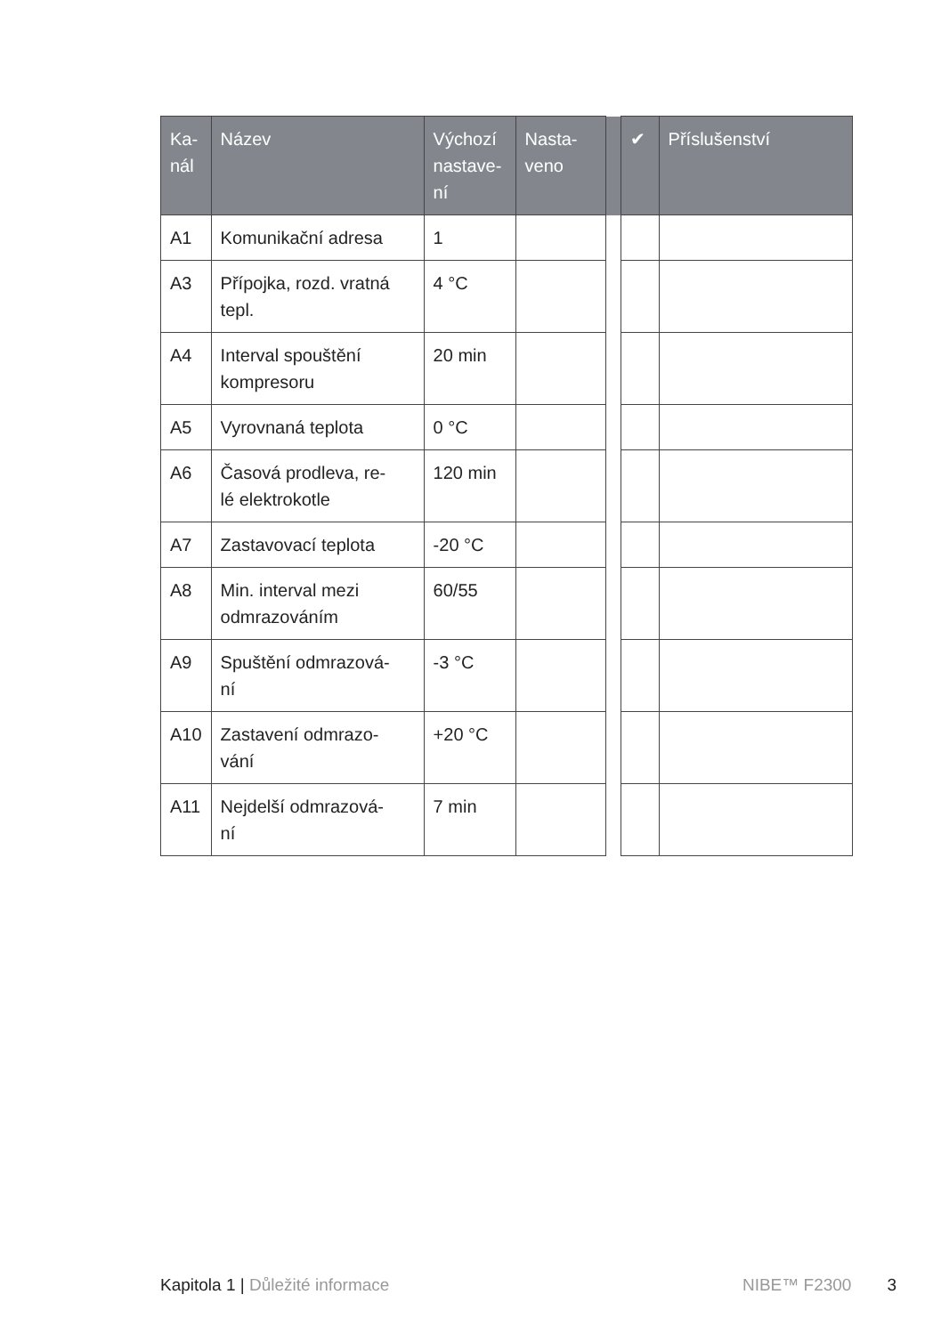| Ka- nál | Název | Výchozí nastave- ní | Nasta- veno | | ✔ | Příslušenství |
| --- | --- | --- | --- | --- | --- | --- |
| A1 | Komunikační adresa | 1 | | | | |
| A3 | Přípojka, rozd. vratná tepl. | 4 °C | | | | |
| A4 | Interval spouštění kompresoru | 20 min | | | | |
| A5 | Vyrovnaná teplota | 0 °C | | | | |
| A6 | Časová prodleva, re- lé elektrokotle | 120 min | | | | |
| A7 | Zastavovací teplota | -20 °C | | | | |
| A8 | Min. interval mezi odmrazováním | 60/55 | | | | |
| A9 | Spuštění odmrazová- ní | -3 °C | | | | |
| A10 | Zastavení odmrazo- vání | +20 °C | | | | |
| A11 | Nejdelší odmrazová- ní | 7 min | | | | |
Kapitola 1 | Důležité informace NIBE™ F2300 3